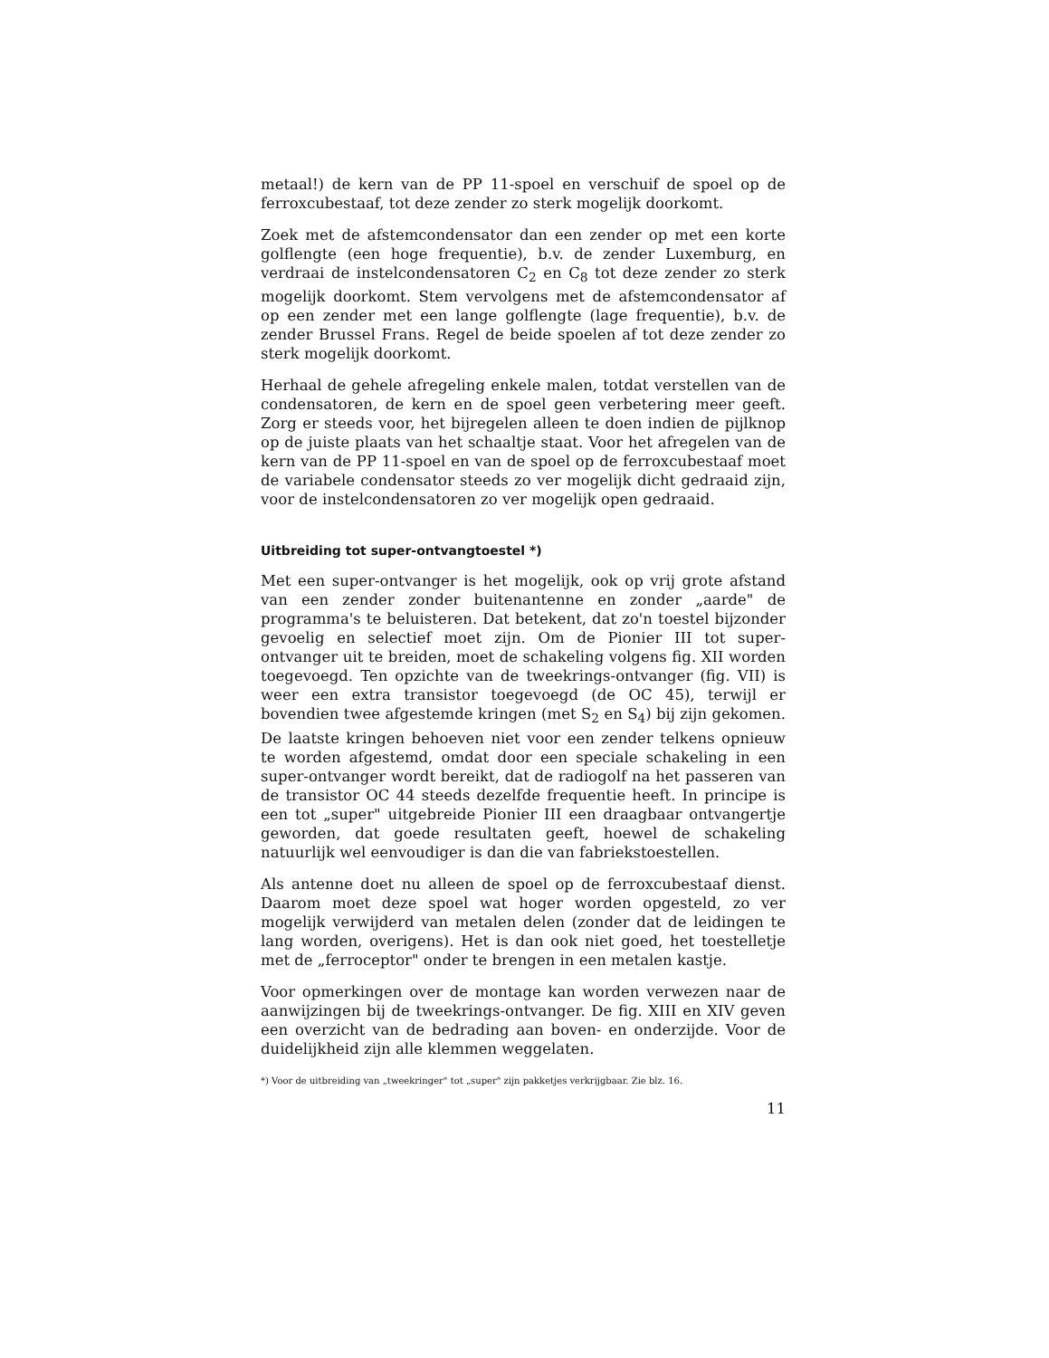metaal!) de kern van de PP 11-spoel en verschuif de spoel op de ferroxcubestaaf, tot deze zender zo sterk mogelijk doorkomt.
Zoek met de afstemcondensator dan een zender op met een korte golflengte (een hoge frequentie), b.v. de zender Luxemburg, en verdraai de instelcondensatoren C<sub>2</sub> en C<sub>8</sub> tot deze zender zo sterk mogelijk doorkomt. Stem vervolgens met de afstemcondensator af op een zender met een lange golflengte (lage frequentie), b.v. de zender Brussel Frans. Regel de beide spoelen af tot deze zender zo sterk mogelijk doorkomt.
Herhaal de gehele afregeling enkele malen, totdat verstellen van de condensatoren, de kern en de spoel geen verbetering meer geeft. Zorg er steeds voor, het bijregelen alleen te doen indien de pijlknop op de juiste plaats van het schaaltje staat. Voor het afregelen van de kern van de PP 11-spoel en van de spoel op de ferroxcubestaaf moet de variabele condensator steeds zo ver mogelijk dicht gedraaid zijn, voor de instelcondensatoren zo ver mogelijk open gedraaid.
Uitbreiding tot super-ontvangtoestel *)
Met een super-ontvanger is het mogelijk, ook op vrij grote afstand van een zender zonder buitenantenne en zonder „aarde" de programma's te beluisteren. Dat betekent, dat zo'n toestel bijzonder gevoelig en selectief moet zijn. Om de Pionier III tot super-ontvanger uit te breiden, moet de schakeling volgens fig. XII worden toegevoegd. Ten opzichte van de tweekrings-ontvanger (fig. VII) is weer een extra transistor toegevoegd (de OC 45), terwijl er bovendien twee afgestemde kringen (met S<sub>2</sub> en S<sub>4</sub>) bij zijn gekomen. De laatste kringen behoeven niet voor een zender telkens opnieuw te worden afgestemd, omdat door een speciale schakeling in een super-ontvanger wordt bereikt, dat de radiogolf na het passeren van de transistor OC 44 steeds dezelfde frequentie heeft. In principe is een tot „super" uitgebreide Pionier III een draagbaar ontvangertje geworden, dat goede resultaten geeft, hoewel de schakeling natuurlijk wel eenvoudiger is dan die van fabriekstoestellen.
Als antenne doet nu alleen de spoel op de ferroxcubestaaf dienst. Daarom moet deze spoel wat hoger worden opgesteld, zo ver mogelijk verwijderd van metalen delen (zonder dat de leidingen te lang worden, overigens). Het is dan ook niet goed, het toestelletje met de „ferroceptor" onder te brengen in een metalen kastje.
Voor opmerkingen over de montage kan worden verwezen naar de aanwijzingen bij de tweekrings-ontvanger. De fig. XIII en XIV geven een overzicht van de bedrading aan boven- en onderzijde. Voor de duidelijkheid zijn alle klemmen weggelaten.
*) Voor de uitbreiding van „tweekringer" tot „super" zijn pakketjes verkrijgbaar. Zie blz. 16.
11